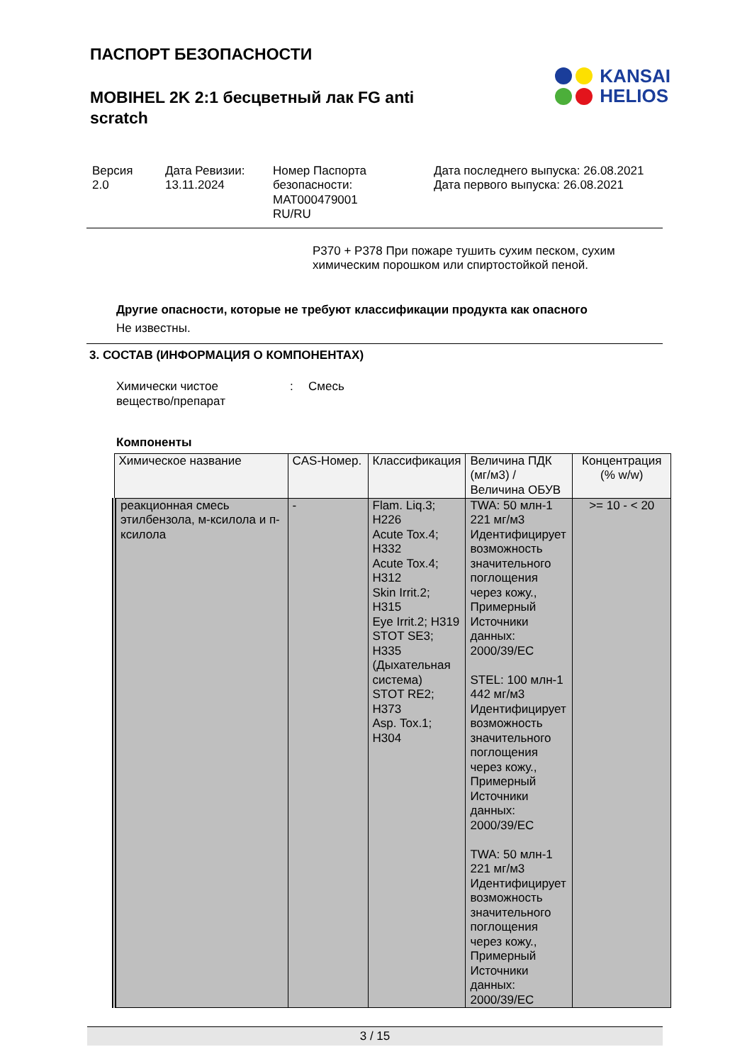ПАСПОРТ БЕЗОПАСНОСТИ
MOBIHEL 2K 2:1 бесцветный лак FG anti scratch
KANSAI
HELIOS
Версия
2.0
Дата Ревизии:
13.11.2024
Номер Паспорта безопасности:
MAT000479001
RU/RU
Дата последнего выпуска: 26.08.2021
Дата первого выпуска: 26.08.2021
P370 + P378 При пожаре тушить сухим песком, сухим химическим порошком или спиртостойкой пеной.
Другие опасности, которые не требуют классификации продукта как опасного
Не известны.
3. СОСТАВ (ИНФОРМАЦИЯ О КОМПОНЕНТАХ)
Химически чистое
вещество/препарат
: Смесь
Компоненты
| Химическое название | CAS-Номер. | Классификация | Величина ПДК (мг/м3) / Величина ОБУВ | Концентрация (% w/w) |
| --- | --- | --- | --- | --- |
| реакционная смесь этилбензола, м-ксилола и п-ксилола | - | Flam. Liq.3; H226 Acute Tox.4; H332 Acute Tox.4; H312 Skin Irrit.2; H315 Eye Irrit.2; H319 STOT SE3; H335 (Дыхательная система) STOT RE2; H373 Asp. Tox.1; H304 | TWA: 50 млн-1 221 мг/м3 Идентифицирует возможность значительного поглощения через кожу., Примерный Источники данных: 2000/39/EC STEL: 100 млн-1 442 мг/м3 Идентифицирует возможность значительного поглощения через кожу., Примерный Источники данных: 2000/39/EC TWA: 50 млн-1 221 мг/м3 Идентифицирует возможность значительного поглощения через кожу., Примерный Источники данных: 2000/39/EC | >= 10 - < 20 |
3 / 15